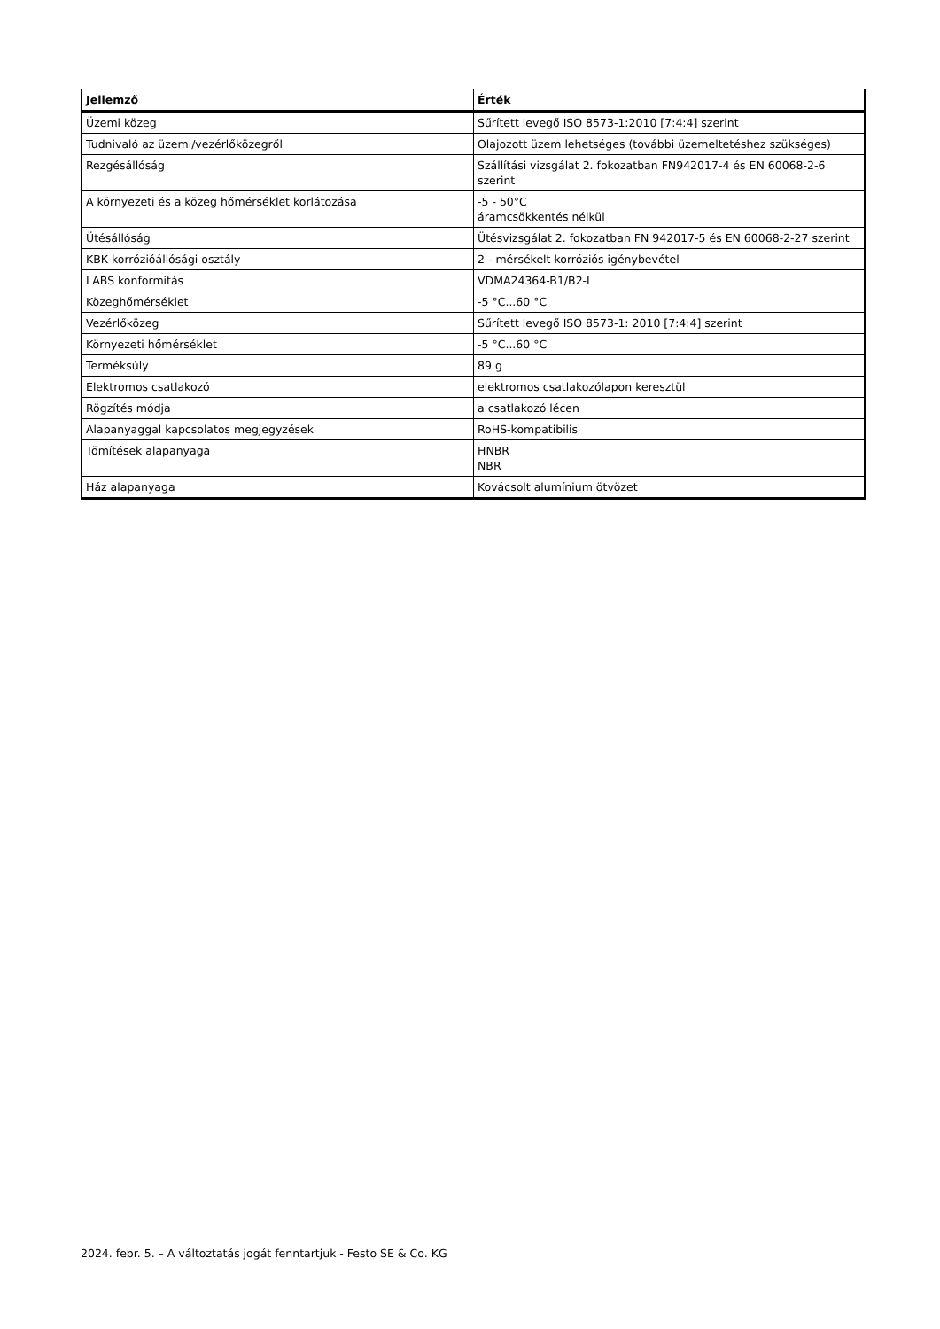| Jellemző | Érték |
| --- | --- |
| Üzemi közeg | Sűrített levegő ISO 8573-1:2010 [7:4:4] szerint |
| Tudnivaló az üzemi/vezérlőközegről | Olajozott üzem lehetséges (további üzemeltetéshez szükséges) |
| Rezgésállóság | Szállítási vizsgálat 2. fokozatban FN942017-4 és EN 60068-2-6 szerint |
| A környezeti és a közeg hőmérséklet korlátozása | -5 - 50°C áramcsökkentés nélkül |
| Ütésállóság | Ütésvizsgálat 2. fokozatban FN 942017-5 és EN 60068-2-27 szerint |
| KBK korrózióállósági osztály | 2 - mérsékelt korróziós igénybevétel |
| LABS konformitás | VDMA24364-B1/B2-L |
| Közeghőmérséklet | -5 °C...60 °C |
| Vezérlőközeg | Sűrített levegő ISO 8573-1: 2010 [7:4:4] szerint |
| Környezeti hőmérséklet | -5 °C...60 °C |
| Terméksúly | 89 g |
| Elektromos csatlakozó | elektromos csatlakozólapon keresztül |
| Rögzítés módja | a csatlakozó lécen |
| Alapanyaggal kapcsolatos megjegyzések | RoHS-kompatibilis |
| Tömítések alapanyaga | HNBR NBR |
| Ház alapanyaga | Kovácsolt alumínium ötvözet |
2024. febr. 5. – A változtatás jogát fenntartjuk - Festo SE & Co. KG